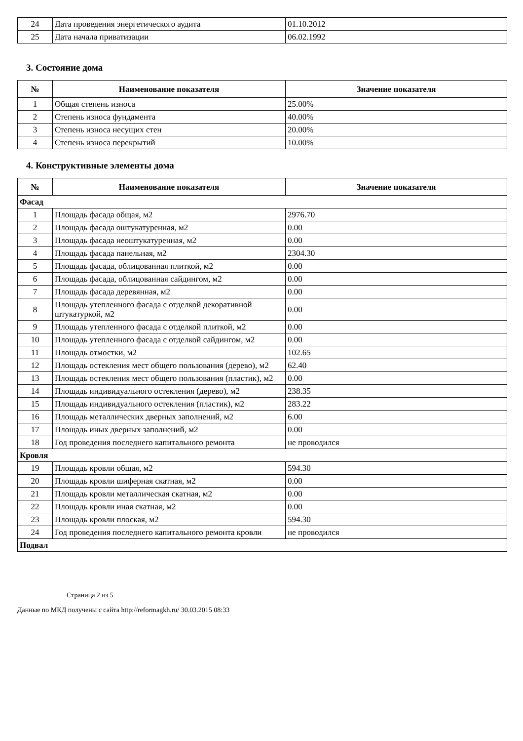| 24 | Дата проведения энергетического аудита | 01.10.2012 |
| 25 | Дата начала приватизации | 06.02.1992 |
3. Состояние дома
| № | Наименование показателя | Значение показателя |
| --- | --- | --- |
| 1 | Общая степень износа | 25.00% |
| 2 | Степень износа фундамента | 40.00% |
| 3 | Степень износа несущих стен | 20.00% |
| 4 | Степень износа перекрытий | 10.00% |
4. Конструктивные элементы дома
| № | Наименование показателя | Значение показателя |
| --- | --- | --- |
| Фасад | | |
| 1 | Площадь фасада общая, м2 | 2976.70 |
| 2 | Площадь фасада оштукатуренная, м2 | 0.00 |
| 3 | Площадь фасада неоштукатуренная, м2 | 0.00 |
| 4 | Площадь фасада панельная, м2 | 2304.30 |
| 5 | Площадь фасада, облицованная плиткой, м2 | 0.00 |
| 6 | Площадь фасада, облицованная сайдингом, м2 | 0.00 |
| 7 | Площадь фасада деревянная, м2 | 0.00 |
| 8 | Площадь утепленного фасада с отделкой декоративной штукатуркой, м2 | 0.00 |
| 9 | Площадь утепленного фасада с отделкой плиткой, м2 | 0.00 |
| 10 | Площадь утепленного фасада с отделкой сайдингом, м2 | 0.00 |
| 11 | Площадь отмостки, м2 | 102.65 |
| 12 | Площадь остекления мест общего пользования (дерево), м2 | 62.40 |
| 13 | Площадь остекления мест общего пользования (пластик), м2 | 0.00 |
| 14 | Площадь индивидуального остекления (дерево), м2 | 238.35 |
| 15 | Площадь индивидуального остекления (пластик), м2 | 283.22 |
| 16 | Площадь металлических дверных заполнений, м2 | 6.00 |
| 17 | Площадь иных дверных заполнений, м2 | 0.00 |
| 18 | Год проведения последнего капитального ремонта | не проводился |
| Кровля | | |
| 19 | Площадь кровли общая, м2 | 594.30 |
| 20 | Площадь кровли шиферная скатная, м2 | 0.00 |
| 21 | Площадь кровли металлическая скатная, м2 | 0.00 |
| 22 | Площадь кровли иная скатная, м2 | 0.00 |
| 23 | Площадь кровли плоская, м2 | 594.30 |
| 24 | Год проведения последнего капитального ремонта кровли | не проводился |
| Подвал | | |
Страница 2 из 5
Данные по МКД получены с сайта http://reformagkh.ru/ 30.03.2015 08:33